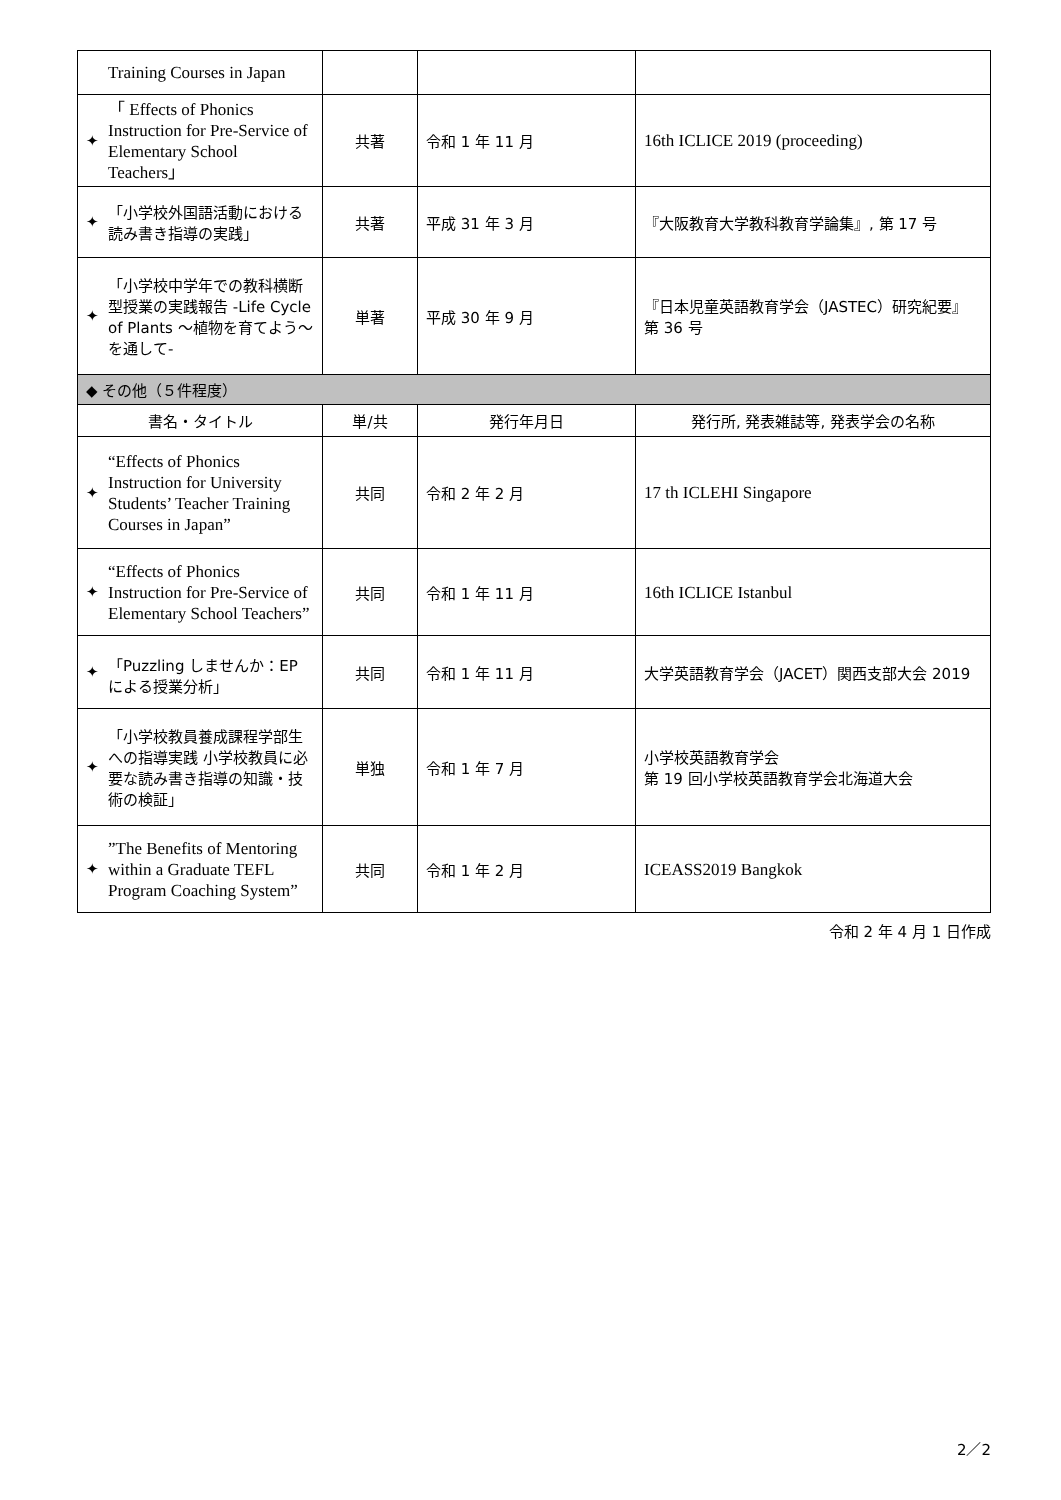| Training Courses in Japan | | | |
| ✦ 「 Effects of Phonics Instruction for Pre-Service of Elementary School Teachers」 | 共著 | 令和 1 年 11 月 | 16th ICLICE 2019 (proceeding) |
| ✦ 「小学校外国語活動における読み書き指導の実践」 | 共著 | 平成 31 年 3 月 | 『大阪教育大学教科教育学論集』, 第 17 号 |
| ✦ 「小学校中学年での教科横断型授業の実践報告 -Life Cycle of Plants ～植物を育てよう～を通して- | 単著 | 平成 30 年 9 月 | 『日本児童英語教育学会（JASTEC）研究紀要』第 36 号 |
| ◆ その他（５件程度） | | | |
| 書名・タイトル | 単/共 | 発行年月日 | 発行所, 発表雑誌等, 発表学会の名称 |
| ✦ “Effects of Phonics Instruction for University Students’ Teacher Training Courses in Japan” | 共同 | 令和 2 年 2 月 | 17 th ICLEHI Singapore |
| ✦ “Effects of Phonics Instruction for Pre-Service of Elementary School Teachers” | 共同 | 令和 1 年 11 月 | 16th ICLICE Istanbul |
| ✦ 「Puzzling しませんか：EP による授業分析」 | 共同 | 令和 1 年 11 月 | 大学英語教育学会（JACET）関西支部大会 2019 |
| ✦ 「小学校教員養成課程学部生への指導実践 小学校教員に必要な読み書き指導の知識・技術の検証」 | 単独 | 令和 1 年 7 月 | 小学校英語教育学会 第 19 回小学校英語教育学会北海道大会 |
| ✦ ”The Benefits of Mentoring within a Graduate TEFL Program Coaching System” | 共同 | 令和 1 年 2 月 | ICEASS2019 Bangkok |
令和 2 年 4 月 1 日作成
2／2